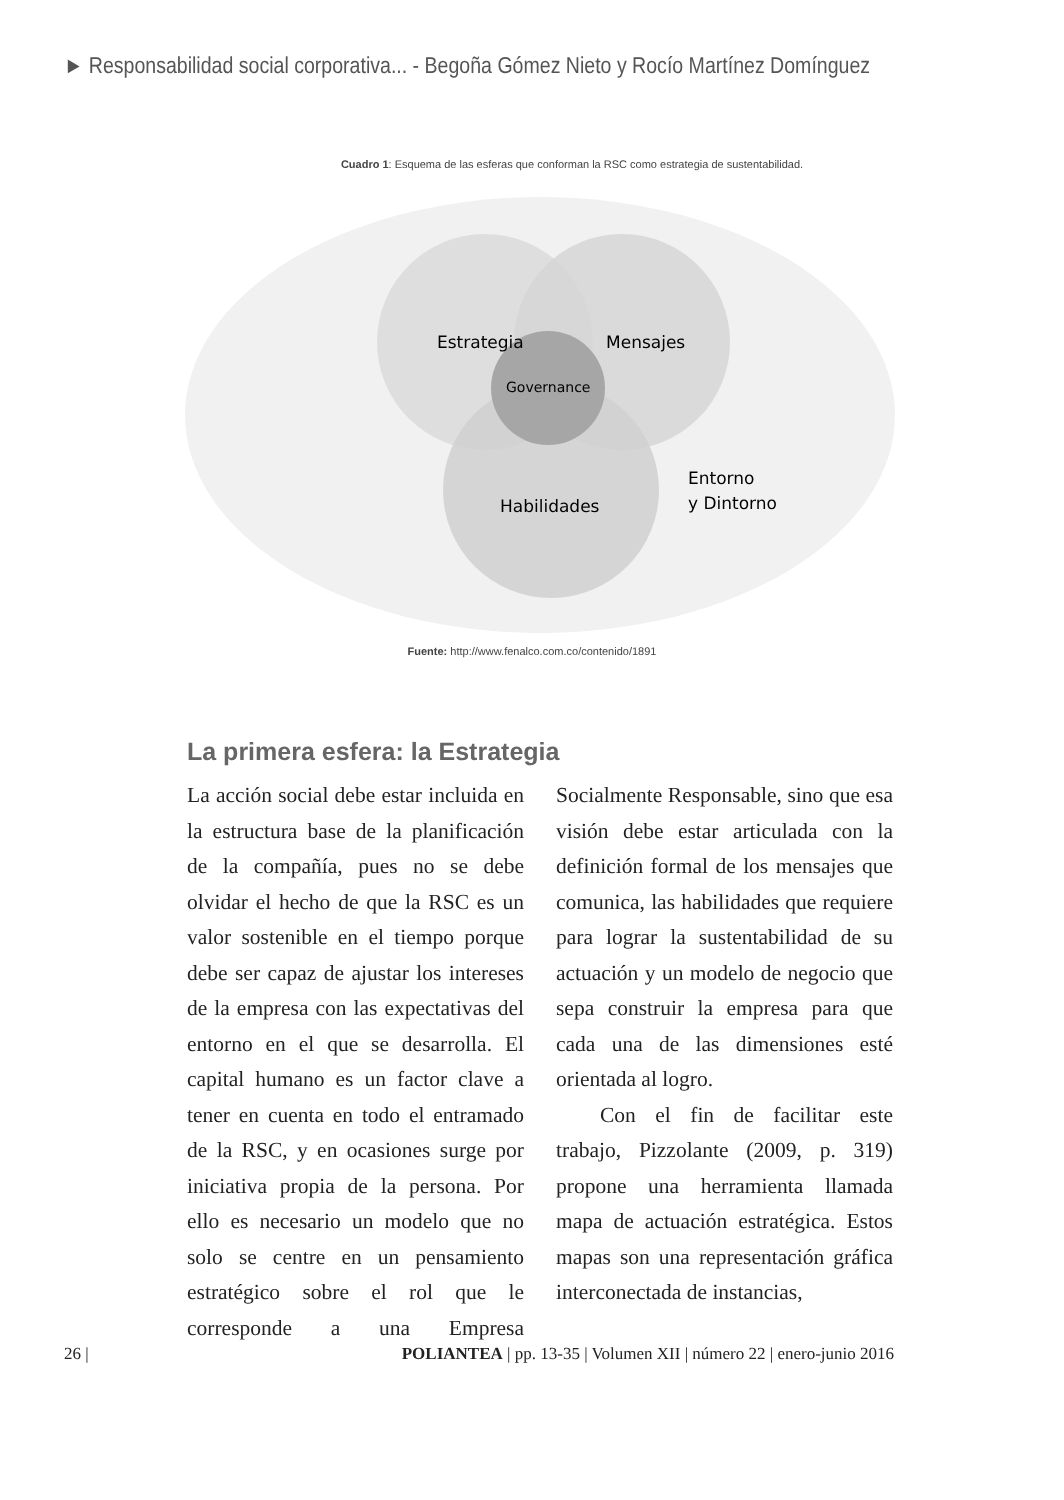► Responsabilidad social corporativa... - Begoña Gómez Nieto y Rocío Martínez Domínguez
Cuadro 1: Esquema de las esferas que conforman la RSC como estrategia de sustentabilidad.
Estrategia
Mensajes
Governance
Habilidades
Entorno
y Dintorno
Fuente: http://www.fenalco.com.co/contenido/1891
La primera esfera: la Estrategia
La acción social debe estar incluida en la estructura base de la planificación de la compañía, pues no se debe olvidar el hecho de que la RSC es un valor sostenible en el tiempo porque debe ser capaz de ajustar los intereses de la empresa con las expectativas del entorno en el que se desarrolla. El capital humano es un factor clave a tener en cuenta en todo el entramado de la RSC, y en ocasiones surge por iniciativa propia de la persona. Por ello es necesario un modelo que no solo se centre en un pensamiento estratégico sobre el rol que le corresponde a una Empresa Socialmente Responsable, sino que esa visión debe estar articulada con la definición formal de los mensajes que comunica, las habilidades que requiere para lograr la sustentabilidad de su actuación y un modelo de negocio que sepa construir la empresa para que cada una de las dimensiones esté orientada al logro.
Con el fin de facilitar este trabajo, Pizzolante (2009, p. 319) propone una herramienta llamada mapa de actuación estratégica. Estos mapas son una representación gráfica interconectada de instancias,
26 | POLIANTEA | pp. 13-35 | Volumen XII | número 22 | enero-junio 2016